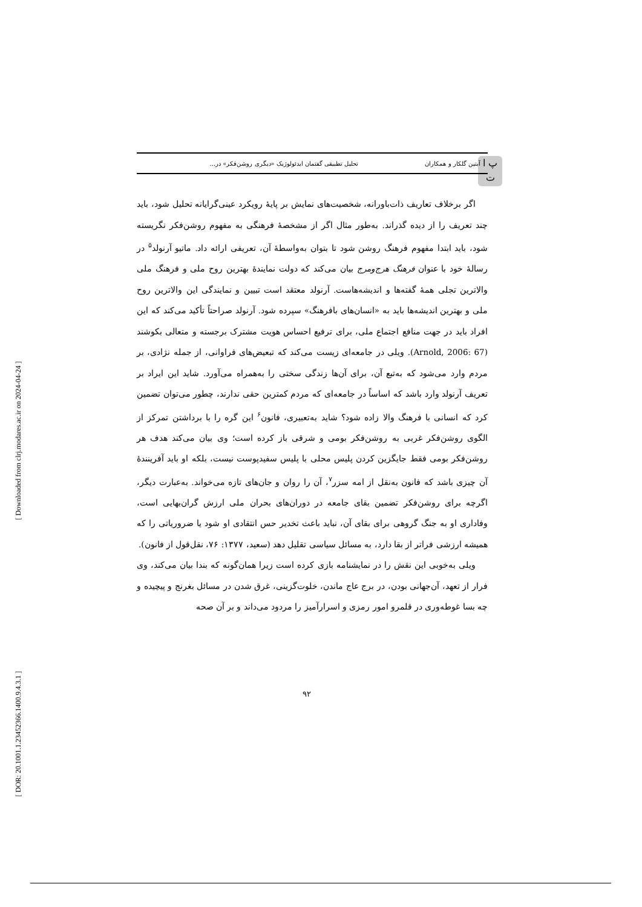[ DOR: 20.1001.1.23452366.1400.9.4.3.1 ] [ Downloaded from clrj.modares.ac.ir on 2024-04-24 ]
پ ا
ت
آبتین گلکار و همکاران تحلیل تطبیقی گفتمان ایدئولوژیک «دیگری روشن‌فکر» در...
اگر برخلاف تعاریف ذات‌باورانه، شخصیت‌های نمایش بر پایهٔ رویکرد عینی‌گرایانه تحلیل شود، باید چند تعریف را از دیده گذراند. به‌طور مثال اگر از مشخصهٔ فرهنگی به مفهوم روشن‌فکر نگریسته شود، باید ابتدا مفهوم فرهنگ روشن شود تا بتوان به‌واسطهٔ آن، تعریفی ارائه داد. ماتیو آرنولد<sup>۵</sup> در رسالهٔ خود با عنوان فرهنگ هرج‌ومرج بیان می‌کند که دولت نمایندهٔ بهترین روح ملی و فرهنگ ملی والاترین تجلی همهٔ گفته‌ها و اندیشه‌هاست. آرنولد معتقد است تبیین و نمایندگی این والاترین روح ملی و بهترین اندیشه‌ها باید به «انسان‌های بافرهنگ» سپرده شود. آرنولد صراحتاً تأکید می‌کند که این افراد باید در جهت منافع اجتماع ملی، برای ترفیع احساس هویت مشترک برجسته و متعالی بکوشند (Arnold, 2006: 67). ویلی در جامعه‌ای زیست می‌کند که تبعیض‌های فراوانی، از جمله نژادی، بر مردم وارد می‌شود که به‌تبع آن، برای آن‌ها زندگی سختی را به‌همراه می‌آورد. شاید این ایراد بر تعریف آرنولد وارد باشد که اساساً در جامعه‌ای که مردم کمترین حقی ندارند، چطور می‌توان تضمین کرد که انسانی با فرهنگ والا زاده شود؟ شاید به‌تعبیری، فانون<sup>۶</sup> این گره را با برداشتن تمرکز از الگوی روشن‌فکر غربی به روشن‌فکر بومی و شرقی باز کرده است؛ وی بیان می‌کند هدف هر روشن‌فکر بومی فقط جایگزین کردن پلیس محلی با پلیس سفیدپوست نیست، بلکه او باید آفرینندهٔ آن چیزی باشد که فانون به‌نقل از امه سزر<sup>۷</sup>، آن را روان و جان‌های تازه می‌خواند. به‌عبارت دیگر، اگرچه برای روشن‌فکر تضمین بقای جامعه در دوران‌های بحران ملی ارزش گران‌بهایی است، وفاداری او به جنگ گروهی برای بقای آن، نباید باعث تخدیر حس انتقادی او شود یا ضروریاتی را که همیشه ارزشی فراتر از بقا دارد، به مسائل سیاسی تقلیل دهد (سعید، ۱۳۷۷: ۷۶، نقل‌قول از فانون).
ویلی به‌خوبی این نقش را در نمایشنامه بازی کرده است زیرا همان‌گونه که بندا بیان می‌کند، وی فرار از تعهد، آن‌جهانی بودن، در برج عاج ماندن، خلوت‌گزینی، غرق شدن در مسائل بغرنج و پیچیده و چه بسا غوطه‌وری در قلمرو امور رمزی و اسرارآمیز را مردود می‌داند و بر آن صحه
۹۲